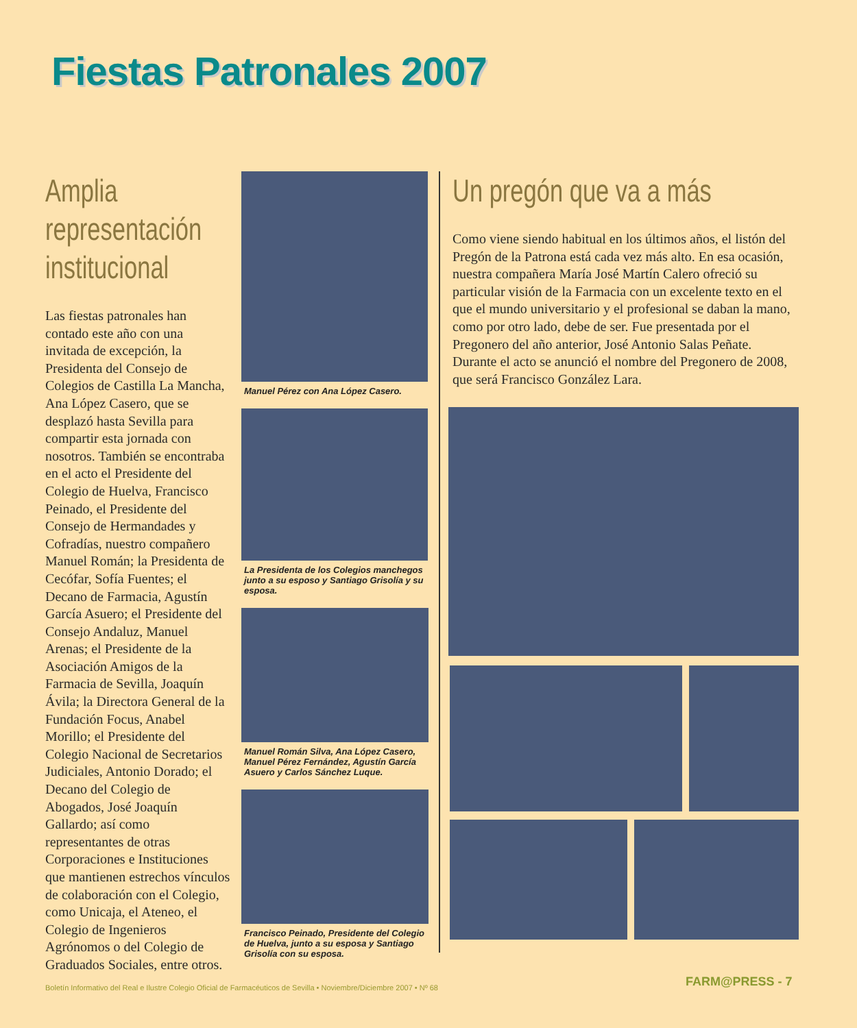Fiestas Patronales 2007
Amplia representación institucional
Las fiestas patronales han contado este año con una invitada de excepción, la Presidenta del Consejo de Colegios de Castilla La Mancha, Ana López Casero, que se desplazó hasta Sevilla para compartir esta jornada con nosotros. También se encontraba en el acto el Presidente del Colegio de Huelva, Francisco Peinado, el Presidente del Consejo de Hermandades y Cofradías, nuestro compañero Manuel Román; la Presidenta de Cecófar, Sofía Fuentes; el Decano de Farmacia, Agustín García Asuero; el Presidente del Consejo Andaluz, Manuel Arenas; el Presidente de la Asociación Amigos de la Farmacia de Sevilla, Joaquín Ávila; la Directora General de la Fundación Focus, Anabel Morillo; el Presidente del Colegio Nacional de Secretarios Judiciales, Antonio Dorado; el Decano del Colegio de Abogados, José Joaquín Gallardo; así como representantes de otras Corporaciones e Instituciones que mantienen estrechos vínculos de colaboración con el Colegio, como Unicaja, el Ateneo, el Colegio de Ingenieros Agrónomos o del Colegio de Graduados Sociales, entre otros.
Manuel Pérez con Ana López Casero.
La Presidenta de los Colegios manchegos junto a su esposo y Santiago Grisolía y su esposa.
Manuel Román Silva, Ana López Casero, Manuel Pérez Fernández, Agustín García Asuero y Carlos Sánchez Luque.
Francisco Peinado, Presidente del Colegio de Huelva, junto a su esposa y Santiago Grisolía con su esposa.
Un pregón que va a más
Como viene siendo habitual en los últimos años, el listón del Pregón de la Patrona está cada vez más alto. En esa ocasión, nuestra compañera María José Martín Calero ofreció su particular visión de la Farmacia con un excelente texto en el que el mundo universitario y el profesional se daban la mano, como por otro lado, debe de ser. Fue presentada por el Pregonero del año anterior, José Antonio Salas Peñate. Durante el acto se anunció el nombre del Pregonero de 2008, que será Francisco González Lara.
Boletín Informativo del Real e Ilustre Colegio Oficial de Farmacéuticos de Sevilla • Noviembre/Diciembre 2007 • Nº 68
FARM@PRESS - 7